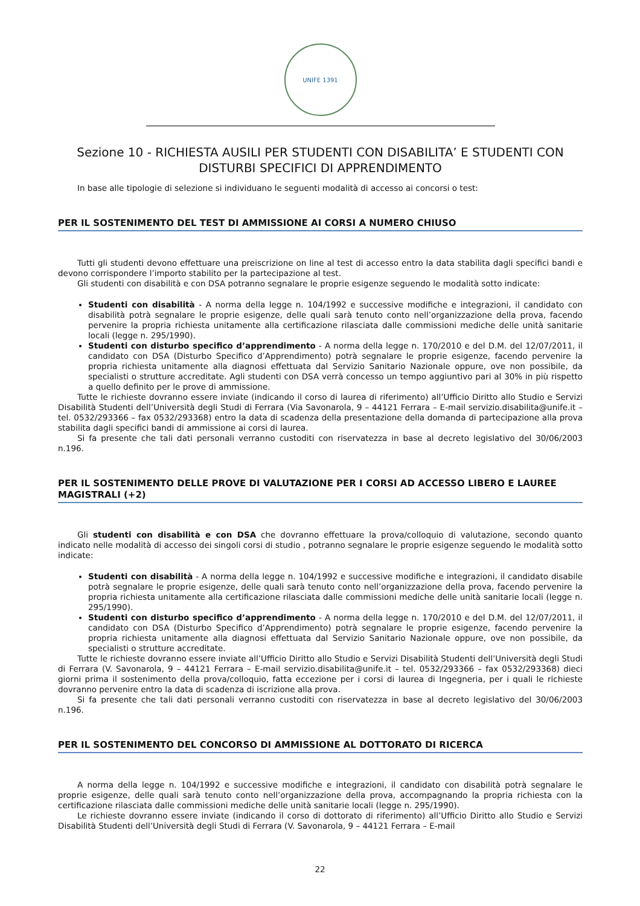UNIFE 1391
Sezione 10 - RICHIESTA AUSILI PER STUDENTI CON DISABILITA’ E STUDENTI CON DISTURBI SPECIFICI DI APPRENDIMENTO
In base alle tipologie di selezione si individuano le seguenti modalità di accesso ai concorsi o test:
PER IL SOSTENIMENTO DEL TEST DI AMMISSIONE AI CORSI A NUMERO CHIUSO
Tutti gli studenti devono effettuare una preiscrizione on line al test di accesso entro la data stabilita dagli specifici bandi e devono corrispondere l’importo stabilito per la partecipazione al test.
Gli studenti con disabilità e con DSA potranno segnalare le proprie esigenze seguendo le modalità sotto indicate:
Studenti con disabilità - A norma della legge n. 104/1992 e successive modifiche e integrazioni, il candidato con disabilità potrà segnalare le proprie esigenze, delle quali sarà tenuto conto nell’organizzazione della prova, facendo pervenire la propria richiesta unitamente alla certificazione rilasciata dalle commissioni mediche delle unità sanitarie locali (legge n. 295/1990).
Studenti con disturbo specifico d’apprendimento - A norma della legge n. 170/2010 e del D.M. del 12/07/2011, il candidato con DSA (Disturbo Specifico d’Apprendimento) potrà segnalare le proprie esigenze, facendo pervenire la propria richiesta unitamente alla diagnosi effettuata dal Servizio Sanitario Nazionale oppure, ove non possibile, da specialisti o strutture accreditate. Agli studenti con DSA verrà concesso un tempo aggiuntivo pari al 30% in più rispetto a quello definito per le prove di ammissione.
Tutte le richieste dovranno essere inviate (indicando il corso di laurea di riferimento) all’Ufficio Diritto allo Studio e Servizi Disabilità Studenti dell’Università degli Studi di Ferrara (Via Savonarola, 9 – 44121 Ferrara – E-mail servizio.disabilita@unife.it – tel. 0532/293366 – fax 0532/293368) entro la data di scadenza della presentazione della domanda di partecipazione alla prova stabilita dagli specifici bandi di ammissione ai corsi di laurea.
Si fa presente che tali dati personali verranno custoditi con riservatezza in base al decreto legislativo del 30/06/2003 n.196.
PER IL SOSTENIMENTO DELLE PROVE DI VALUTAZIONE PER I CORSI AD ACCESSO LIBERO E LAUREE MAGISTRALI (+2)
Gli studenti con disabilità e con DSA che dovranno effettuare la prova/colloquio di valutazione, secondo quanto indicato nelle modalità di accesso dei singoli corsi di studio , potranno segnalare le proprie esigenze seguendo le modalità sotto indicate:
Studenti con disabilità - A norma della legge n. 104/1992 e successive modifiche e integrazioni, il candidato disabile potrà segnalare le proprie esigenze, delle quali sarà tenuto conto nell’organizzazione della prova, facendo pervenire la propria richiesta unitamente alla certificazione rilasciata dalle commissioni mediche delle unità sanitarie locali (legge n. 295/1990).
Studenti con disturbo specifico d’apprendimento - A norma della legge n. 170/2010 e del D.M. del 12/07/2011, il candidato con DSA (Disturbo Specifico d’Apprendimento) potrà segnalare le proprie esigenze, facendo pervenire la propria richiesta unitamente alla diagnosi effettuata dal Servizio Sanitario Nazionale oppure, ove non possibile, da specialisti o strutture accreditate.
Tutte le richieste dovranno essere inviate all’Ufficio Diritto allo Studio e Servizi Disabilità Studenti dell’Università degli Studi di Ferrara (V. Savonarola, 9 – 44121 Ferrara – E-mail servizio.disabilita@unife.it – tel. 0532/293366 – fax 0532/293368) dieci giorni prima il sostenimento della prova/colloquio, fatta eccezione per i corsi di laurea di Ingegneria, per i quali le richieste dovranno pervenire entro la data di scadenza di iscrizione alla prova.
Si fa presente che tali dati personali verranno custoditi con riservatezza in base al decreto legislativo del 30/06/2003 n.196.
PER IL SOSTENIMENTO DEL CONCORSO DI AMMISSIONE AL DOTTORATO DI RICERCA
A norma della legge n. 104/1992 e successive modifiche e integrazioni, il candidato con disabilità potrà segnalare le proprie esigenze, delle quali sarà tenuto conto nell’organizzazione della prova, accompagnando la propria richiesta con la certificazione rilasciata dalle commissioni mediche delle unità sanitarie locali (legge n. 295/1990).
Le richieste dovranno essere inviate (indicando il corso di dottorato di riferimento) all’Ufficio Diritto allo Studio e Servizi Disabilità Studenti dell’Università degli Studi di Ferrara (V. Savonarola, 9 – 44121 Ferrara – E-mail
22